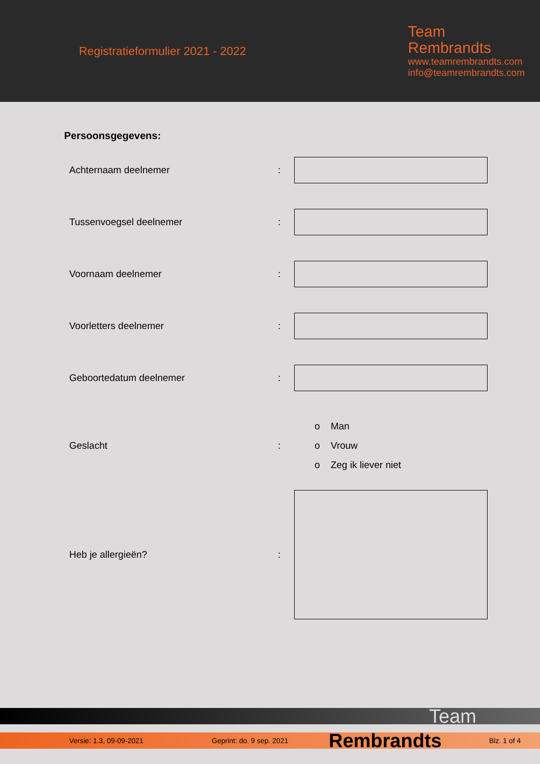Registratieformulier 2021 - 2022
Team
Rembrandts
www.teamrembrandts.com
info@teamrembrandts.com
Persoonsgegevens:
Achternaam deelnemer :
Tussenvoegsel deelnemer :
Voornaam deelnemer :
Voorletters deelnemer :
Geboortedatum deelnemer :
Geslacht :
o Man
o Vrouw
o Zeg ik liever niet
Heb je allergieën? :
Team
Versie: 1.3, 09-09-2021 Geprint: do. 9 sep. 2021 Rembrandts Blz. 1 of 4